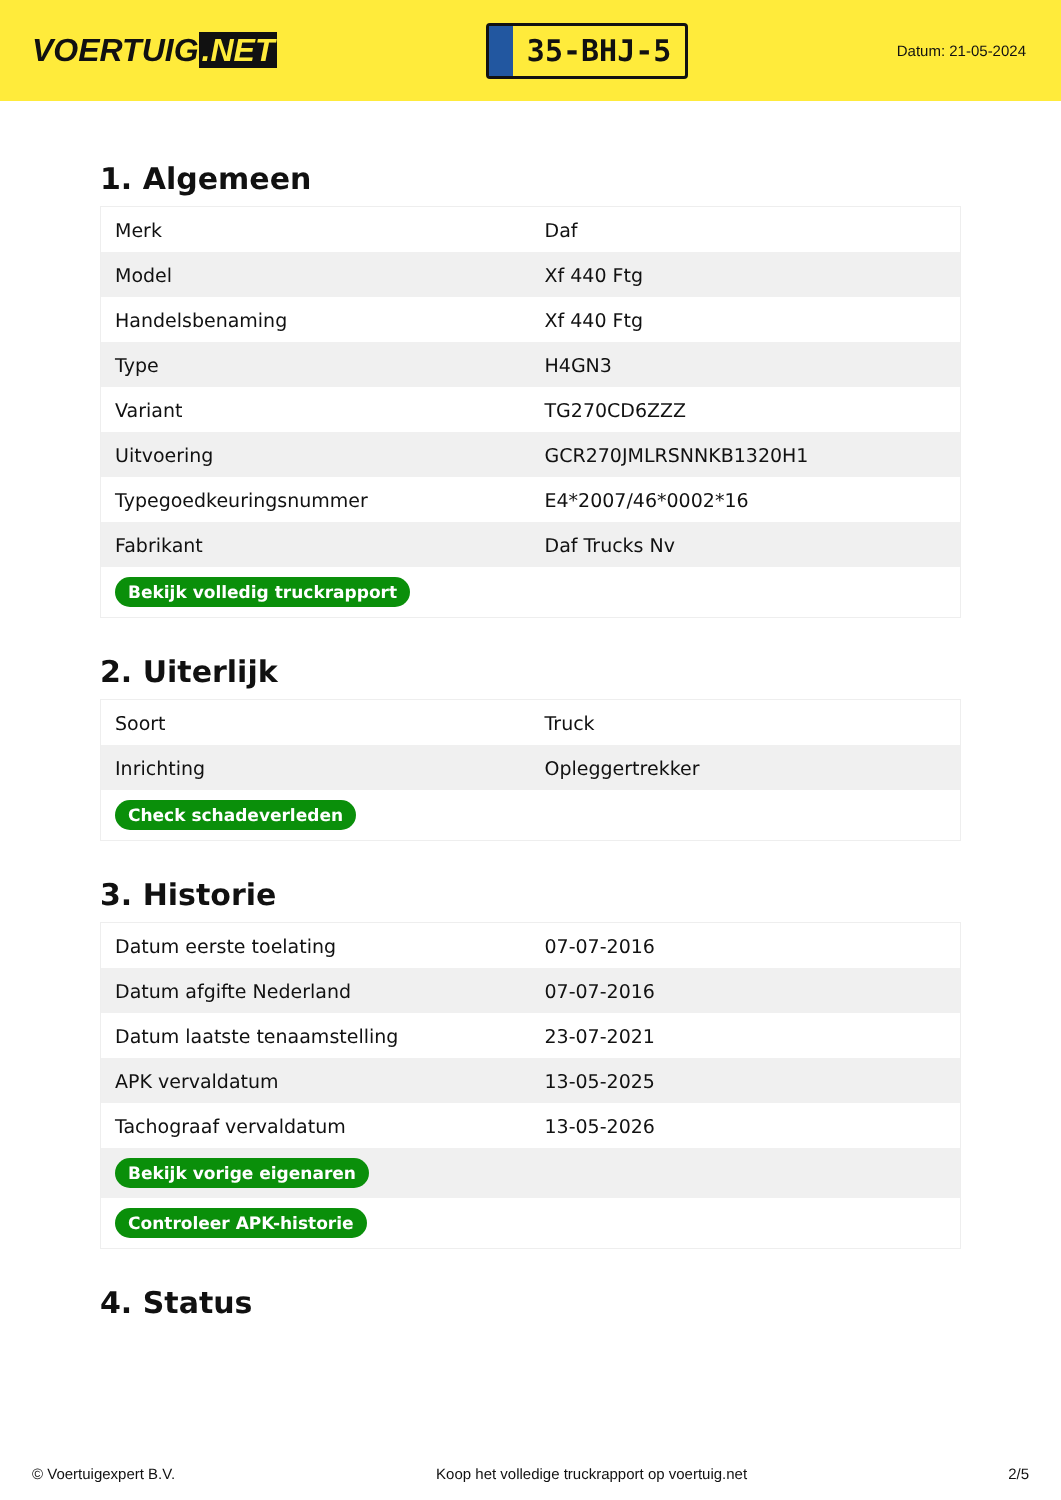VOERTUIG.NET
35-BHJ-5
Datum: 21-05-2024
1. Algemeen
| Merk | Daf |
| Model | Xf 440 Ftg |
| Handelsbenaming | Xf 440 Ftg |
| Type | H4GN3 |
| Variant | TG270CD6ZZZ |
| Uitvoering | GCR270JMLRSNNKB1320H1 |
| Typegoedkeuringsnummer | E4*2007/46*0002*16 |
| Fabrikant | Daf Trucks Nv |
| Bekijk volledig truckrapport | |
2. Uiterlijk
| Soort | Truck |
| Inrichting | Opleggertrekker |
| Check schadeverleden | |
3. Historie
| Datum eerste toelating | 07-07-2016 |
| Datum afgifte Nederland | 07-07-2016 |
| Datum laatste tenaamstelling | 23-07-2021 |
| APK vervaldatum | 13-05-2025 |
| Tachograaf vervaldatum | 13-05-2026 |
| Bekijk vorige eigenaren | |
| Controleer APK-historie | |
4. Status
© Voertuigexpert B.V. Koop het volledige truckrapport op voertuig.net 2/5